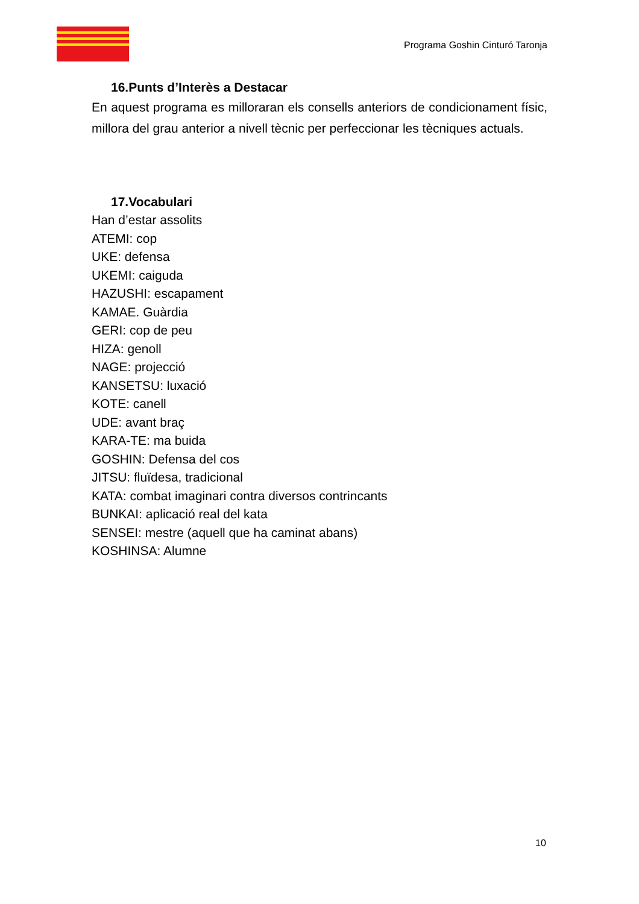Programa Goshin Cinturó Taronja
16.Punts d’Interès a Destacar
En aquest programa es milloraran els consells anteriors de condicionament físic, millora del grau anterior a nivell tècnic per perfeccionar les tècniques actuals.
17.Vocabulari
Han d’estar assolits
ATEMI: cop
UKE: defensa
UKEMI: caiguda
HAZUSHI: escapament
KAMAE. Guàrdia
GERI: cop de peu
HIZA: genoll
NAGE: projecció
KANSETSU: luxació
KOTE: canell
UDE: avant braç
KARA-TE: ma buida
GOSHIN: Defensa del cos
JITSU: fluïdesa, tradicional
KATA: combat imaginari contra diversos contrincants
BUNKAI: aplicació real del kata
SENSEI: mestre (aquell que ha caminat abans)
KOSHINSA: Alumne
10